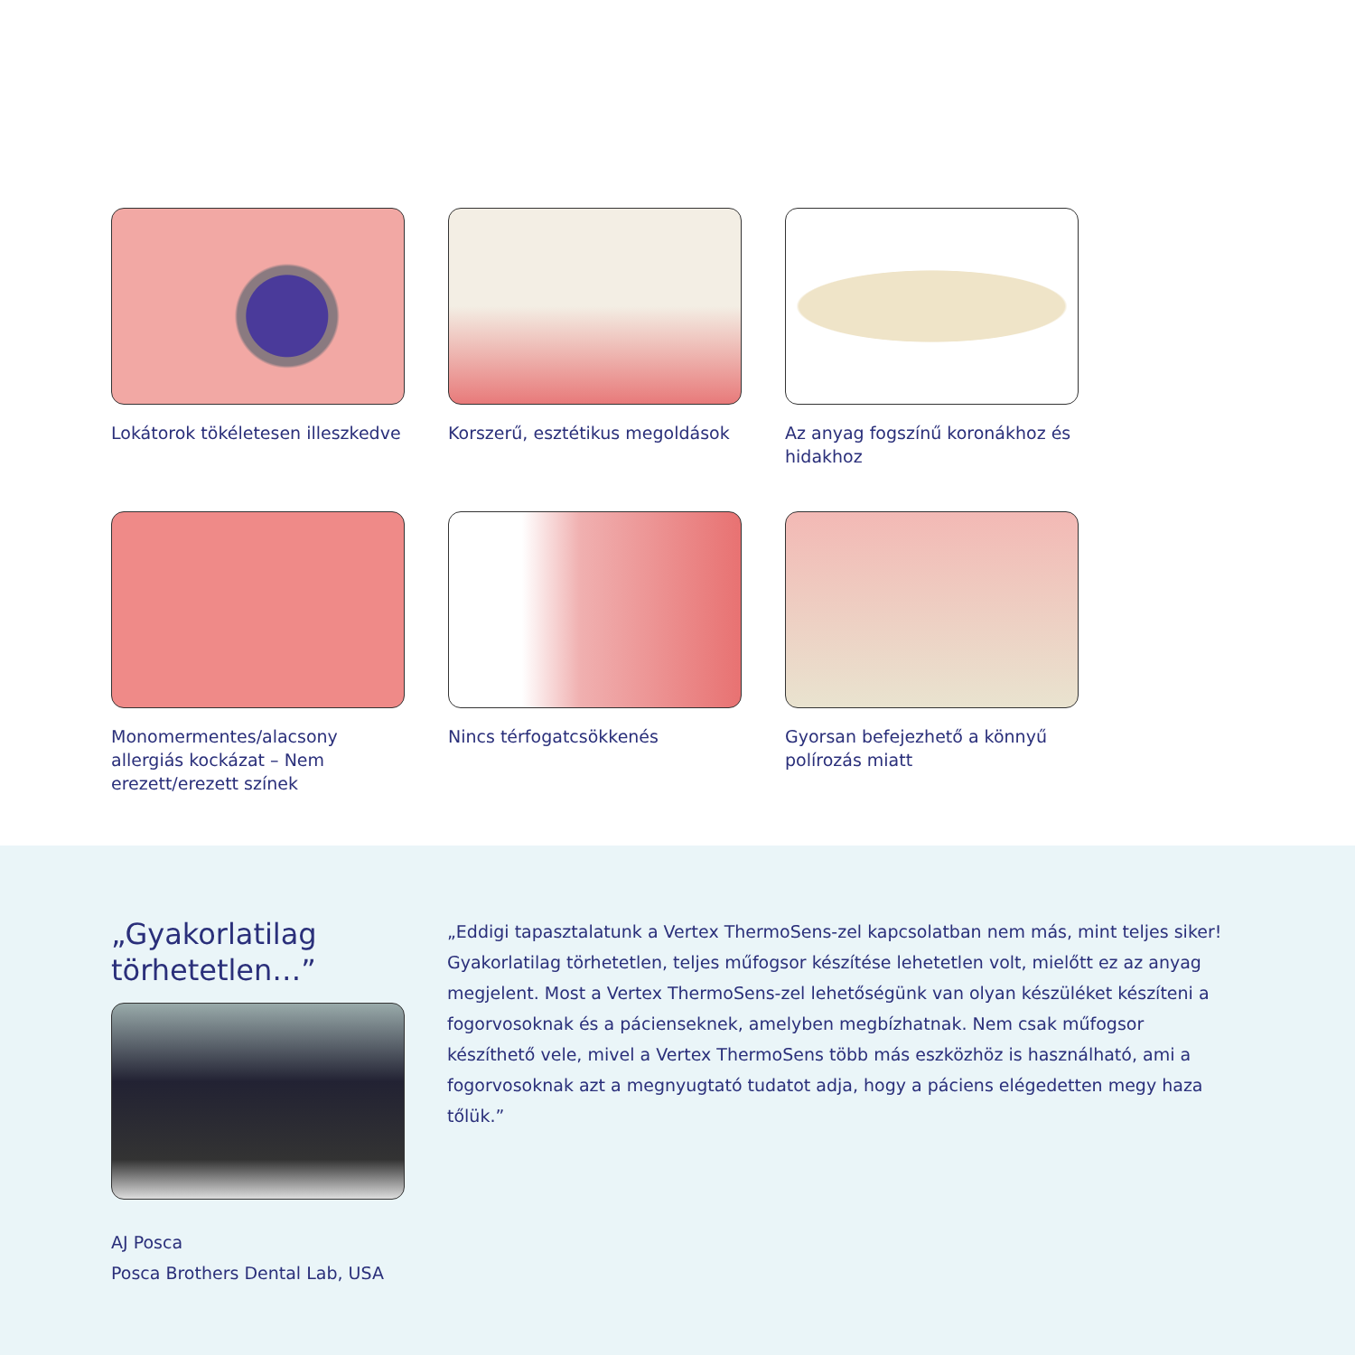Lokátorok tökéletesen illeszkedve
Korszerű, esztétikus megoldások
Az anyag fogszínű koronákhoz és hidakhoz
Monomermentes/alacsony allergiás kockázat – Nem erezett/erezett színek
Nincs térfogatcsökkenés
Gyorsan befejezhető a könnyű polírozás miatt
„Gyakorlatilag törhetetlen…”
AJ Posca
Posca Brothers Dental Lab, USA
„Eddigi tapasztalatunk a Vertex ThermoSens-zel kapcsolatban nem más, mint teljes siker! Gyakorlatilag törhetetlen, teljes műfogsor készítése lehetetlen volt, mielőtt ez az anyag megjelent. Most a Vertex ThermoSens-zel lehetőségünk van olyan készüléket készíteni a fogorvosoknak és a pácienseknek, amelyben megbízhatnak. Nem csak műfogsor készíthető vele, mivel a Vertex ThermoSens több más eszközhöz is használható, ami a fogorvosoknak azt a megnyugtató tudatot adja, hogy a páciens elégedetten megy haza tőlük.”